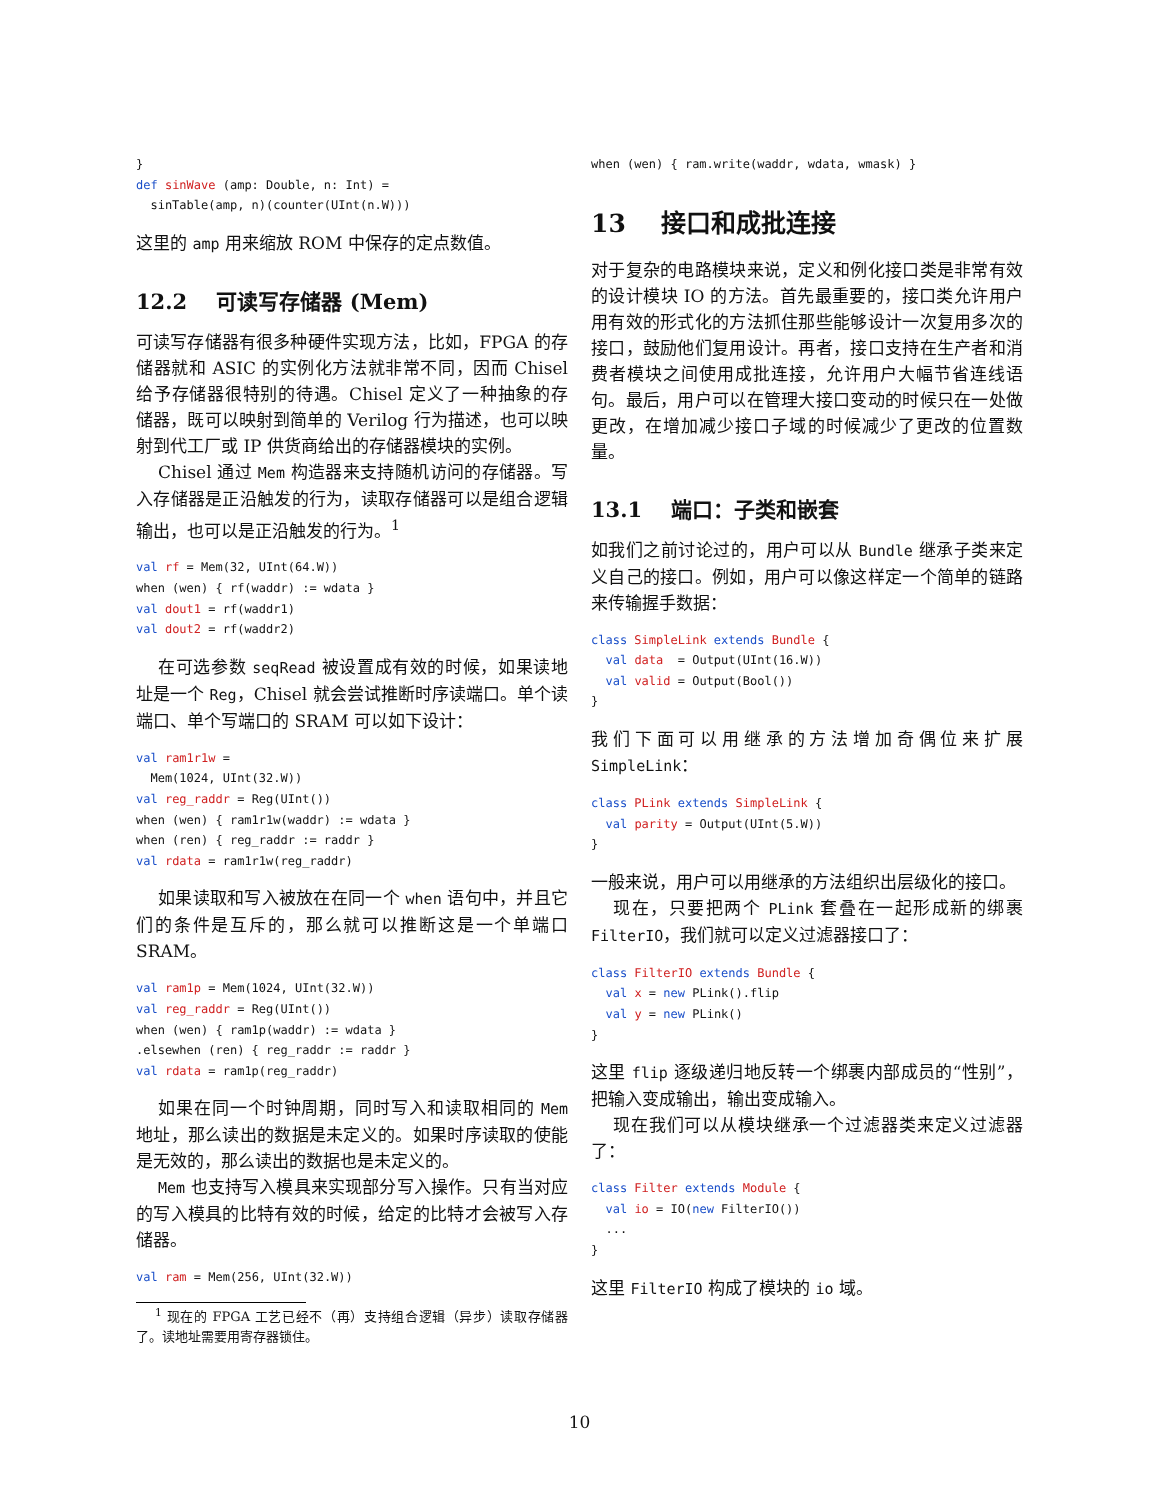}
def sinWave (amp: Double, n: Int) =
  sinTable(amp, n)(counter(UInt(n.W)))
这里的 amp 用来缩放 ROM 中保存的定点数值。
12.2 可读写存储器 (Mem)
可读写存储器有很多种硬件实现方法，比如，FPGA 的存储器就和 ASIC 的实例化方法就非常不同，因而 Chisel 给予存储器很特别的待遇。Chisel 定义了一种抽象的存储器，既可以映射到简单的 Verilog 行为描述，也可以映射到代工厂或 IP 供货商给出的存储器模块的实例。
Chisel 通过 Mem 构造器来支持随机访问的存储器。写入存储器是正沿触发的行为，读取存储器可以是组合逻辑输出，也可以是正沿触发的行为。<sup>1</sup>
val rf = Mem(32, UInt(64.W))
when (wen) { rf(waddr) := wdata }
val dout1 = rf(waddr1)
val dout2 = rf(waddr2)
在可选参数 seqRead 被设置成有效的时候，如果读地址是一个 Reg，Chisel 就会尝试推断时序读端口。单个读端口、单个写端口的 SRAM 可以如下设计：
val ram1r1w =
  Mem(1024, UInt(32.W))
val reg_raddr = Reg(UInt())
when (wen) { ram1r1w(waddr) := wdata }
when (ren) { reg_raddr := raddr }
val rdata = ram1r1w(reg_raddr)
如果读取和写入被放在在同一个 when 语句中，并且它们的条件是互斥的，那么就可以推断这是一个单端口 SRAM。
val ram1p = Mem(1024, UInt(32.W))
val reg_raddr = Reg(UInt())
when (wen) { ram1p(waddr) := wdata }
.elsewhen (ren) { reg_raddr := raddr }
val rdata = ram1p(reg_raddr)
如果在同一个时钟周期，同时写入和读取相同的 Mem 地址，那么读出的数据是未定义的。如果时序读取的使能是无效的，那么读出的数据也是未定义的。
Mem 也支持写入模具来实现部分写入操作。只有当对应的写入模具的比特有效的时候，给定的比特才会被写入存储器。
val ram = Mem(256, UInt(32.W))
<sup>1</sup> 现在的 FPGA 工艺已经不（再）支持组合逻辑（异步）读取存储器了。读地址需要用寄存器锁住。
when (wen) { ram.write(waddr, wdata, wmask) }
13 接口和成批连接
对于复杂的电路模块来说，定义和例化接口类是非常有效的设计模块 IO 的方法。首先最重要的，接口类允许用户用有效的形式化的方法抓住那些能够设计一次复用多次的接口，鼓励他们复用设计。再者，接口支持在生产者和消费者模块之间使用成批连接，允许用户大幅节省连线语句。最后，用户可以在管理大接口变动的时候只在一处做更改，在增加减少接口子域的时候减少了更改的位置数量。
13.1 端口：子类和嵌套
如我们之前讨论过的，用户可以从 Bundle 继承子类来定义自己的接口。例如，用户可以像这样定一个简单的链路来传输握手数据：
class SimpleLink extends Bundle {
  val data  = Output(UInt(16.W))
  val valid = Output(Bool())
}
我们下面可以用继承的方法增加奇偶位来扩展 SimpleLink：
class PLink extends SimpleLink {
  val parity = Output(UInt(5.W))
}
一般来说，用户可以用继承的方法组织出层级化的接口。
现在，只要把两个 PLink 套叠在一起形成新的绑裹 FilterIO，我们就可以定义过滤器接口了：
class FilterIO extends Bundle {
  val x = new PLink().flip
  val y = new PLink()
}
这里 flip 逐级递归地反转一个绑裹内部成员的“性别”，把输入变成输出，输出变成输入。
现在我们可以从模块继承一个过滤器类来定义过滤器了：
class Filter extends Module {
  val io = IO(new FilterIO())
  ...
}
这里 FilterIO 构成了模块的 io 域。
10